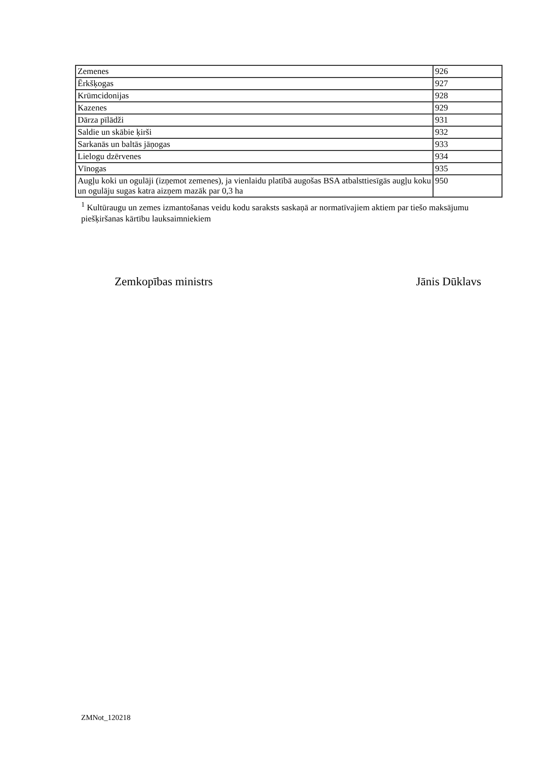| Zemenes | 926 |
| Ērkšķogas | 927 |
| Krūmcidonijas | 928 |
| Kazenes | 929 |
| Dārza pīlādži | 931 |
| Saldie un skābie ķirši | 932 |
| Sarkanās un baltās jāņogas | 933 |
| Lielogu dzērvenes | 934 |
| Vīnogas | 935 |
| Augļu koki un ogulāji (izņemot zemenes), ja vienlaidu platībā augošas BSA atbalsttiesīgās augļu koku un ogulāju sugas katra aizņem mazāk par 0,3 ha | 950 |
<sup>1</sup> Kultūraugu un zemes izmantošanas veidu kodu saraksts saskaņā ar normatīvajiem aktiem par tiešo maksājumu piešķiršanas kārtību lauksaimniekiem
Zemkopības ministrs Jānis Dūklavs
ZMNot_120218